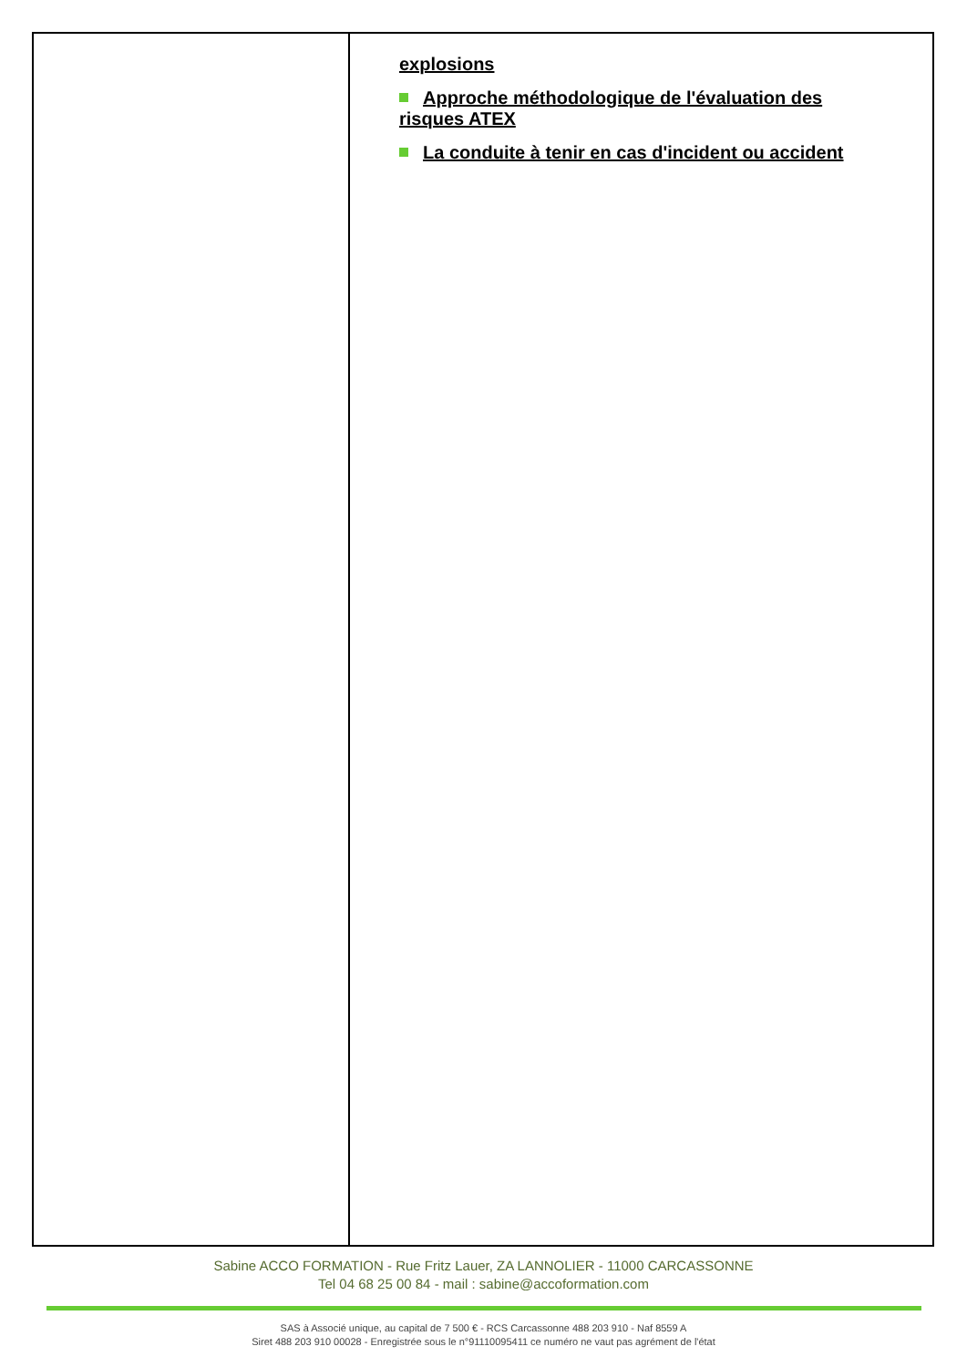| | explosions Approche méthodologique de l'évaluation des risques ATEX La conduite à tenir en cas d'incident ou accident |
Sabine ACCO FORMATION - Rue Fritz Lauer, ZA LANNOLIER - 11000 CARCASSONNE
Tel 04 68 25 00 84 - mail : sabine@accoformation.com
SAS à Associé unique, au capital de 7 500 € - RCS Carcassonne 488 203 910 - Naf 8559 A
Siret 488 203 910 00028 - Enregistrée sous le n°91110095411 ce numéro ne vaut pas agrément de l'état